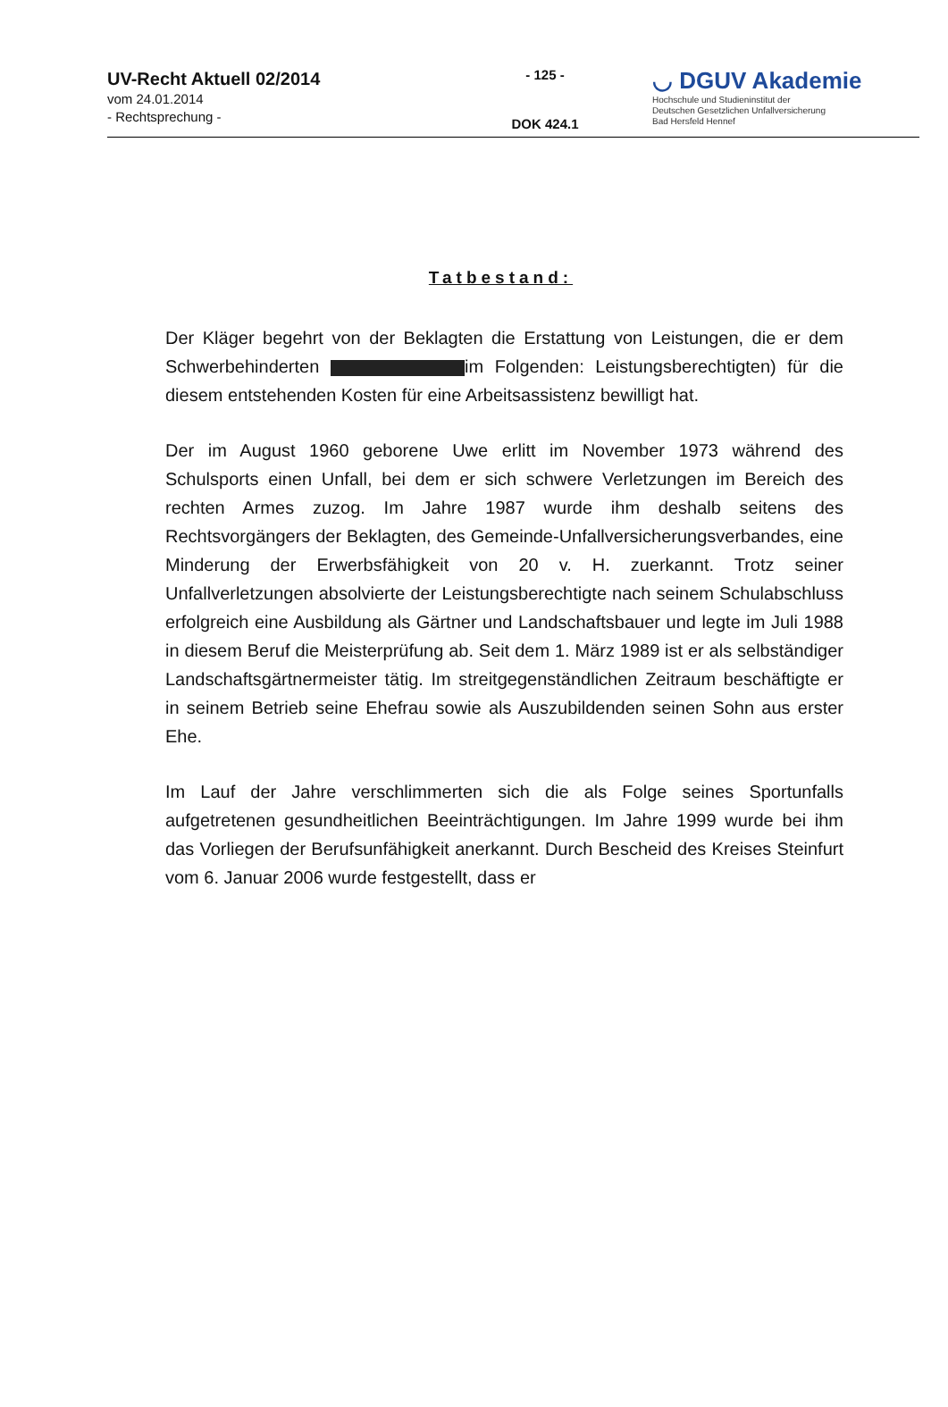UV-Recht Aktuell 02/2014
vom 24.01.2014
- Rechtsprechung -
- 125 -
DOK 424.1
◡ DGUV Akademie
Hochschule und Studieninstitut der
Deutschen Gesetzlichen Unfallversicherung
Bad Hersfeld Hennef
Tatbestand:
Der Kläger begehrt von der Beklagten die Erstattung von Leistungen, die er dem Schwerbehinderten im Folgenden: Leistungsberechtigten) für die diesem entstehenden Kosten für eine Arbeitsassistenz bewilligt hat.
Der im August 1960 geborene Uwe erlitt im November 1973 während des Schulsports einen Unfall, bei dem er sich schwere Verletzungen im Bereich des rechten Armes zuzog. Im Jahre 1987 wurde ihm deshalb seitens des Rechtsvorgängers der Beklagten, des Gemeinde-Unfallversicherungsverbandes, eine Minderung der Erwerbsfähigkeit von 20 v. H. zuerkannt. Trotz seiner Unfallverletzungen absolvierte der Leistungsberechtigte nach seinem Schulabschluss erfolgreich eine Ausbildung als Gärtner und Landschaftsbauer und legte im Juli 1988 in diesem Beruf die Meisterprüfung ab. Seit dem 1. März 1989 ist er als selbständiger Landschaftsgärtnermeister tätig. Im streitgegenständlichen Zeitraum beschäftigte er in seinem Betrieb seine Ehefrau sowie als Auszubildenden seinen Sohn aus erster Ehe.
Im Lauf der Jahre verschlimmerten sich die als Folge seines Sportunfalls aufgetretenen gesundheitlichen Beeinträchtigungen. Im Jahre 1999 wurde bei ihm das Vorliegen der Berufsunfähigkeit anerkannt. Durch Bescheid des Kreises Steinfurt vom 6. Januar 2006 wurde festgestellt, dass er